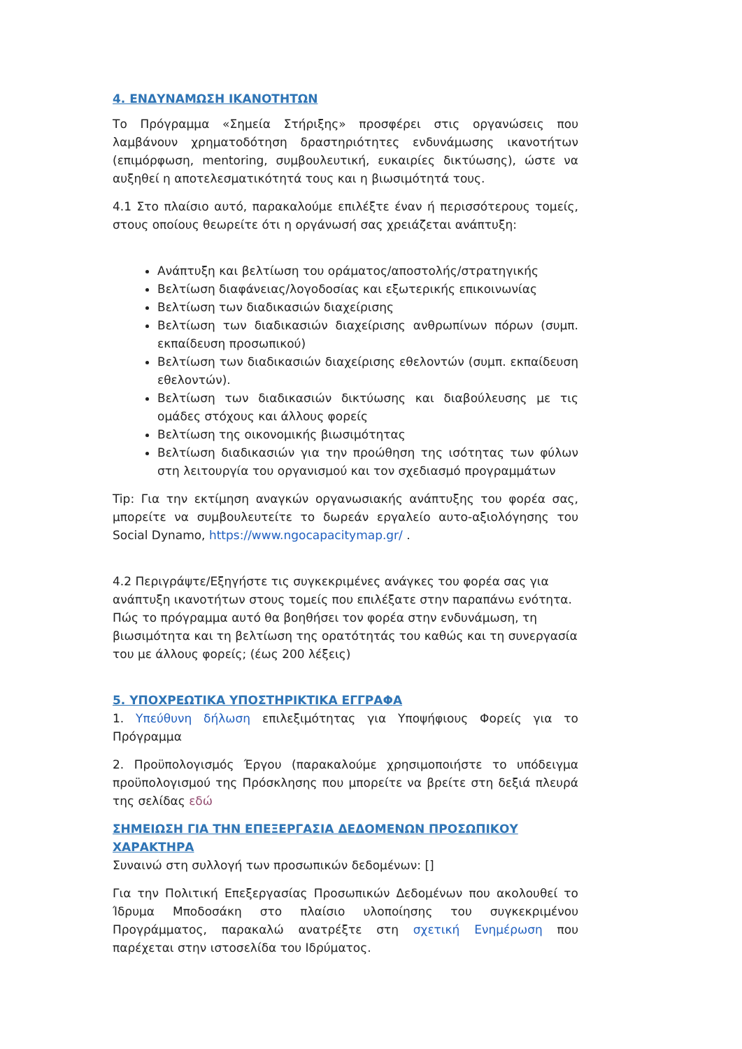4. ΕΝΔΥΝΑΜΩΣΗ ΙΚΑΝΟΤΗΤΩΝ
Το Πρόγραμμα «Σημεία Στήριξης» προσφέρει στις οργανώσεις που λαμβάνουν χρηματοδότηση δραστηριότητες ενδυνάμωσης ικανοτήτων (επιμόρφωση, mentoring, συμβουλευτική, ευκαιρίες δικτύωσης), ώστε να αυξηθεί η αποτελεσματικότητά τους και η βιωσιμότητά τους.
4.1 Στο πλαίσιο αυτό, παρακαλούμε επιλέξτε έναν ή περισσότερους τομείς, στους οποίους θεωρείτε ότι η οργάνωσή σας χρειάζεται ανάπτυξη:
Ανάπτυξη και βελτίωση του οράματος/αποστολής/στρατηγικής
Βελτίωση διαφάνειας/λογοδοσίας και εξωτερικής επικοινωνίας
Βελτίωση των διαδικασιών διαχείρισης
Βελτίωση των διαδικασιών διαχείρισης ανθρωπίνων πόρων (συμπ. εκπαίδευση προσωπικού)
Βελτίωση των διαδικασιών διαχείρισης εθελοντών (συμπ. εκπαίδευση εθελοντών).
Βελτίωση των διαδικασιών δικτύωσης και διαβούλευσης με τις ομάδες στόχους και άλλους φορείς
Βελτίωση της οικονομικής βιωσιμότητας
Βελτίωση διαδικασιών για την προώθηση της ισότητας των φύλων στη λειτουργία του οργανισμού και τον σχεδιασμό προγραμμάτων
Tip: Για την εκτίμηση αναγκών οργανωσιακής ανάπτυξης του φορέα σας, μπορείτε να συμβουλευτείτε το δωρεάν εργαλείο αυτο-αξιολόγησης του Social Dynamo, https://www.ngocapacitymap.gr/ .
4.2 Περιγράψτε/Εξηγήστε τις συγκεκριμένες ανάγκες του φορέα σας για ανάπτυξη ικανοτήτων στους τομείς που επιλέξατε στην παραπάνω ενότητα. Πώς το πρόγραμμα αυτό θα βοηθήσει τον φορέα στην ενδυνάμωση, τη βιωσιμότητα και τη βελτίωση της ορατότητάς του καθώς και τη συνεργασία του με άλλους φορείς; (έως 200 λέξεις)
5. ΥΠΟΧΡΕΩΤΙΚΑ ΥΠΟΣΤΗΡΙΚΤΙΚΑ ΕΓΓΡΑΦΑ
1. Υπεύθυνη δήλωση επιλεξιμότητας για Υποψήφιους Φορείς για το Πρόγραμμα
2. Προϋπολογισμός Έργου (παρακαλούμε χρησιμοποιήστε το υπόδειγμα προϋπολογισμού της Πρόσκλησης που μπορείτε να βρείτε στη δεξιά πλευρά της σελίδας εδώ
ΣΗΜΕΙΩΣΗ ΓΙΑ ΤΗΝ ΕΠΕΞΕΡΓΑΣΙΑ ΔΕΔΟΜΕΝΩΝ ΠΡΟΣΩΠΙΚΟΥ ΧΑΡΑΚΤΗΡΑ
Συναινώ στη συλλογή των προσωπικών δεδομένων: []
Για την Πολιτική Επεξεργασίας Προσωπικών Δεδομένων που ακολουθεί το Ίδρυμα Μποδοσάκη στο πλαίσιο υλοποίησης του συγκεκριμένου Προγράμματος, παρακαλώ ανατρέξτε στη σχετική Ενημέρωση που παρέχεται στην ιστοσελίδα του Ιδρύματος.